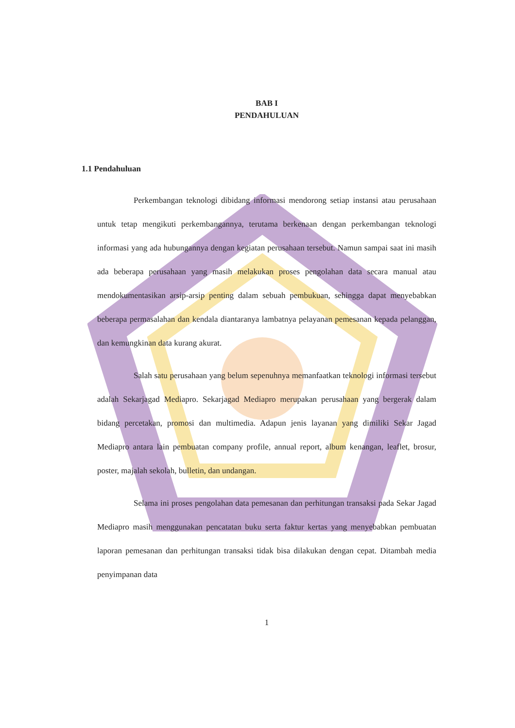BAB I
PENDAHULUAN
1.1 Pendahuluan
Perkembangan teknologi dibidang informasi mendorong setiap instansi atau perusahaan untuk tetap mengikuti perkembangannya, terutama berkenaan dengan perkembangan teknologi informasi yang ada hubungannya dengan kegiatan perusahaan tersebut. Namun sampai saat ini masih ada beberapa perusahaan yang masih melakukan proses pengolahan data secara manual atau mendokumentasikan arsip-arsip penting dalam sebuah pembukuan, sehingga dapat menyebabkan beberapa permasalahan dan kendala diantaranya lambatnya pelayanan pemesanan kepada pelanggan, dan kemungkinan data kurang akurat.
Salah satu perusahaan yang belum sepenuhnya memanfaatkan teknologi informasi tersebut adalah Sekarjagad Mediapro. Sekarjagad Mediapro merupakan perusahaan yang bergerak dalam bidang percetakan, promosi dan multimedia. Adapun jenis layanan yang dimiliki Sekar Jagad Mediapro antara lain pembuatan company profile, annual report, album kenangan, leaflet, brosur, poster, majalah sekolah, bulletin, dan undangan.
Selama ini proses pengolahan data pemesanan dan perhitungan transaksi pada Sekar Jagad Mediapro masih menggunakan pencatatan buku serta faktur kertas yang menyebabkan pembuatan laporan pemesanan dan perhitungan transaksi tidak bisa dilakukan dengan cepat. Ditambah media penyimpanan data
1